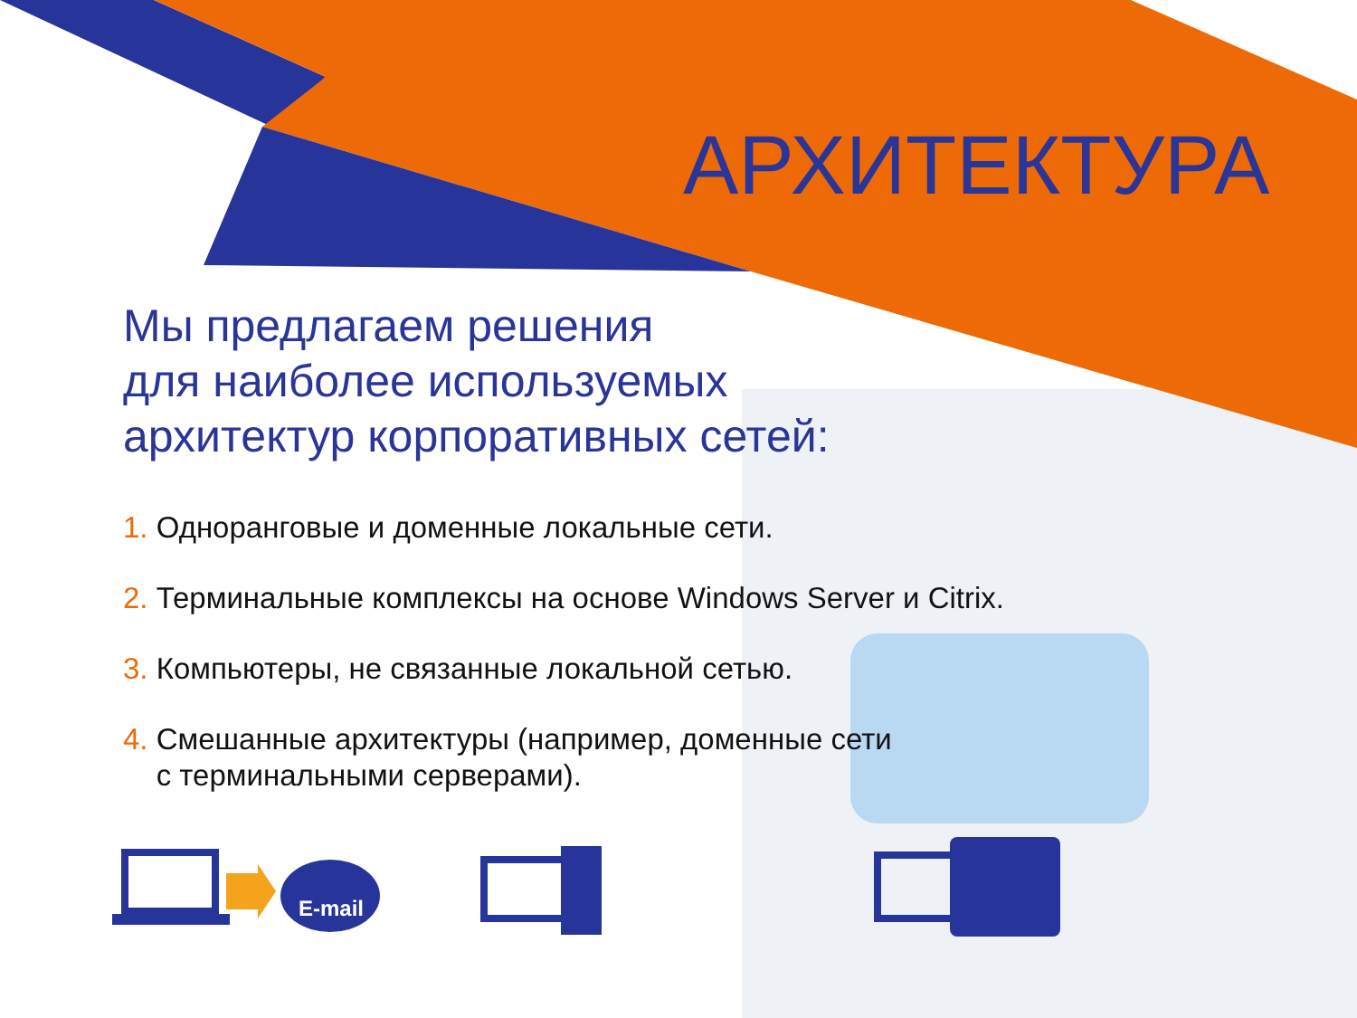АРХИТЕКТУРА
Мы предлагаем решения
для наиболее используемых
архитектур корпоративных сетей:
1. Одноранговые и доменные локальные сети.
2. Терминальные комплексы на основе Windows Server и Citrix.
3. Компьютеры, не связанные локальной сетью.
4. Смешанные архитектуры (например, доменные сети
с терминальными серверами).
E-mail